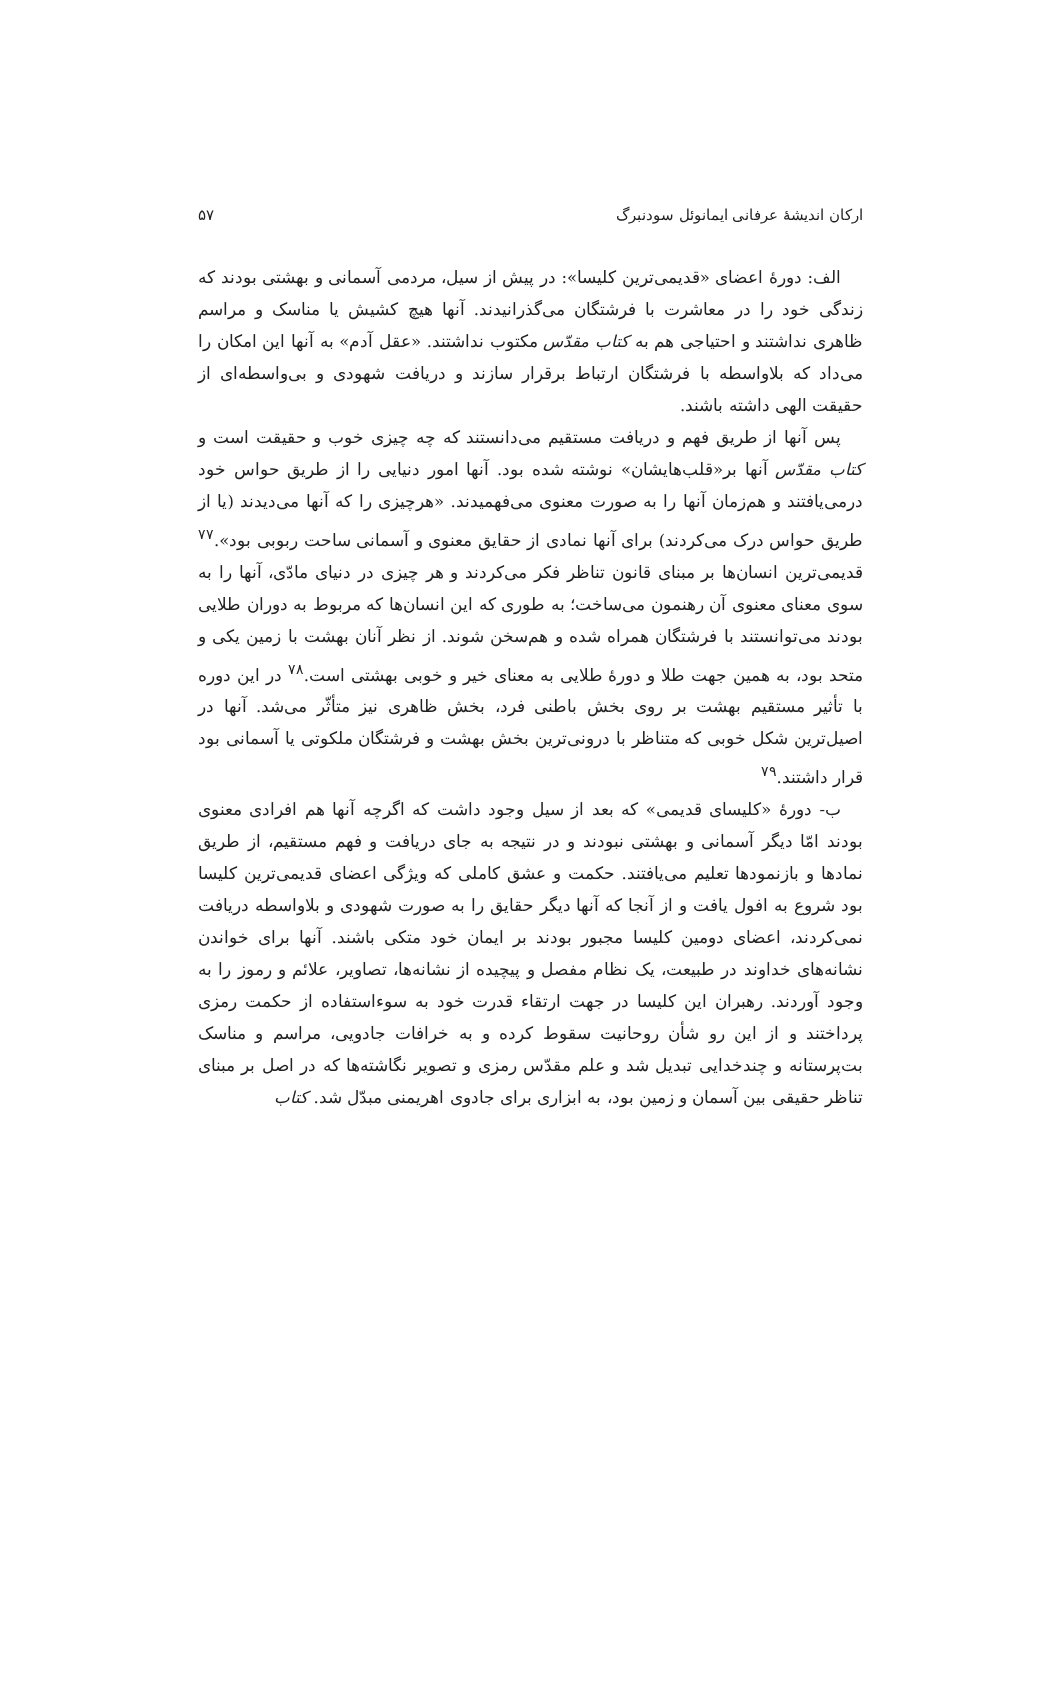ارکان اندیشهٔ عرفانی ایمانوئل سودنبرگ ۵۷
الف: دورهٔ اعضای «قدیمی‌ترین کلیسا»: در پیش از سیل، مردمی آسمانی و بهشتی بودند که زندگی خود را در معاشرت با فرشتگان می‌گذرانیدند. آنها هیچ کشیش یا مناسک و مراسم ظاهری نداشتند و احتیاجی هم به کتاب مقدّس مکتوب نداشتند. «عقل آدم» به آنها این امکان را می‌داد که بلاواسطه با فرشتگان ارتباط برقرار سازند و دریافت شهودی و بی‌واسطه‌ای از حقیقت الهی داشته باشند.
پس آنها از طریق فهم و دریافت مستقیم می‌دانستند که چه چیزی خوب و حقیقت است و کتاب مقدّس آنها بر«قلب‌هایشان» نوشته شده بود. آنها امور دنیایی را از طریق حواس خود درمی‌یافتند و هم‌زمان آنها را به صورت معنوی می‌فهمیدند. «هرچیزی را که آنها می‌دیدند (یا از طریق حواس درک می‌کردند) برای آنها نمادی از حقایق معنوی و آسمانی ساحت ربوبی بود».<sup>۷۷</sup> قدیمی‌ترین انسان‌ها بر مبنای قانون تناظر فکر می‌کردند و هر چیزی در دنیای مادّی، آنها را به سوی معنای معنوی آن رهنمون می‌ساخت؛ به طوری که این انسان‌ها که مربوط به دوران طلایی بودند می‌توانستند با فرشتگان همراه شده و هم‌سخن شوند. از نظر آنان بهشت با زمین یکی و متحد بود، به همین جهت طلا و دورهٔ طلایی به معنای خیر و خوبی بهشتی است.<sup>۷۸</sup> در این دوره با تأثیر مستقیم بهشت بر روی بخش باطنی فرد، بخش ظاهری نیز متأثّر می‌شد. آنها در اصیل‌ترین شکل خوبی که متناظر با درونی‌ترین بخش بهشت و فرشتگان ملکوتی یا آسمانی بود قرار داشتند.<sup>۷۹</sup>
ب- دورهٔ «کلیسای قدیمی» که بعد از سیل وجود داشت که اگرچه آنها هم افرادی معنوی بودند امّا دیگر آسمانی و بهشتی نبودند و در نتیجه به جای دریافت و فهم مستقیم، از طریق نمادها و بازنمودها تعلیم می‌یافتند. حکمت و عشق کاملی که ویژگی اعضای قدیمی‌ترین کلیسا بود شروع به افول یافت و از آنجا که آنها دیگر حقایق را به صورت شهودی و بلاواسطه دریافت نمی‌کردند، اعضای دومین کلیسا مجبور بودند بر ایمان خود متکی باشند. آنها برای خواندن نشانه‌های خداوند در طبیعت، یک نظام مفصل و پیچیده از نشانه‌ها، تصاویر، علائم و رموز را به وجود آوردند. رهبران این کلیسا در جهت ارتقاء قدرت خود به سوءاستفاده از حکمت رمزی پرداختند و از این رو شأن روحانیت سقوط کرده و به خرافات جادویی، مراسم و مناسک بت‌پرستانه و چندخدایی تبدیل شد و علم مقدّس رمزی و تصویر نگاشته‌ها که در اصل بر مبنای تناظر حقیقی بین آسمان و زمین بود، به ابزاری برای جادوی اهریمنی مبدّل شد. کتاب